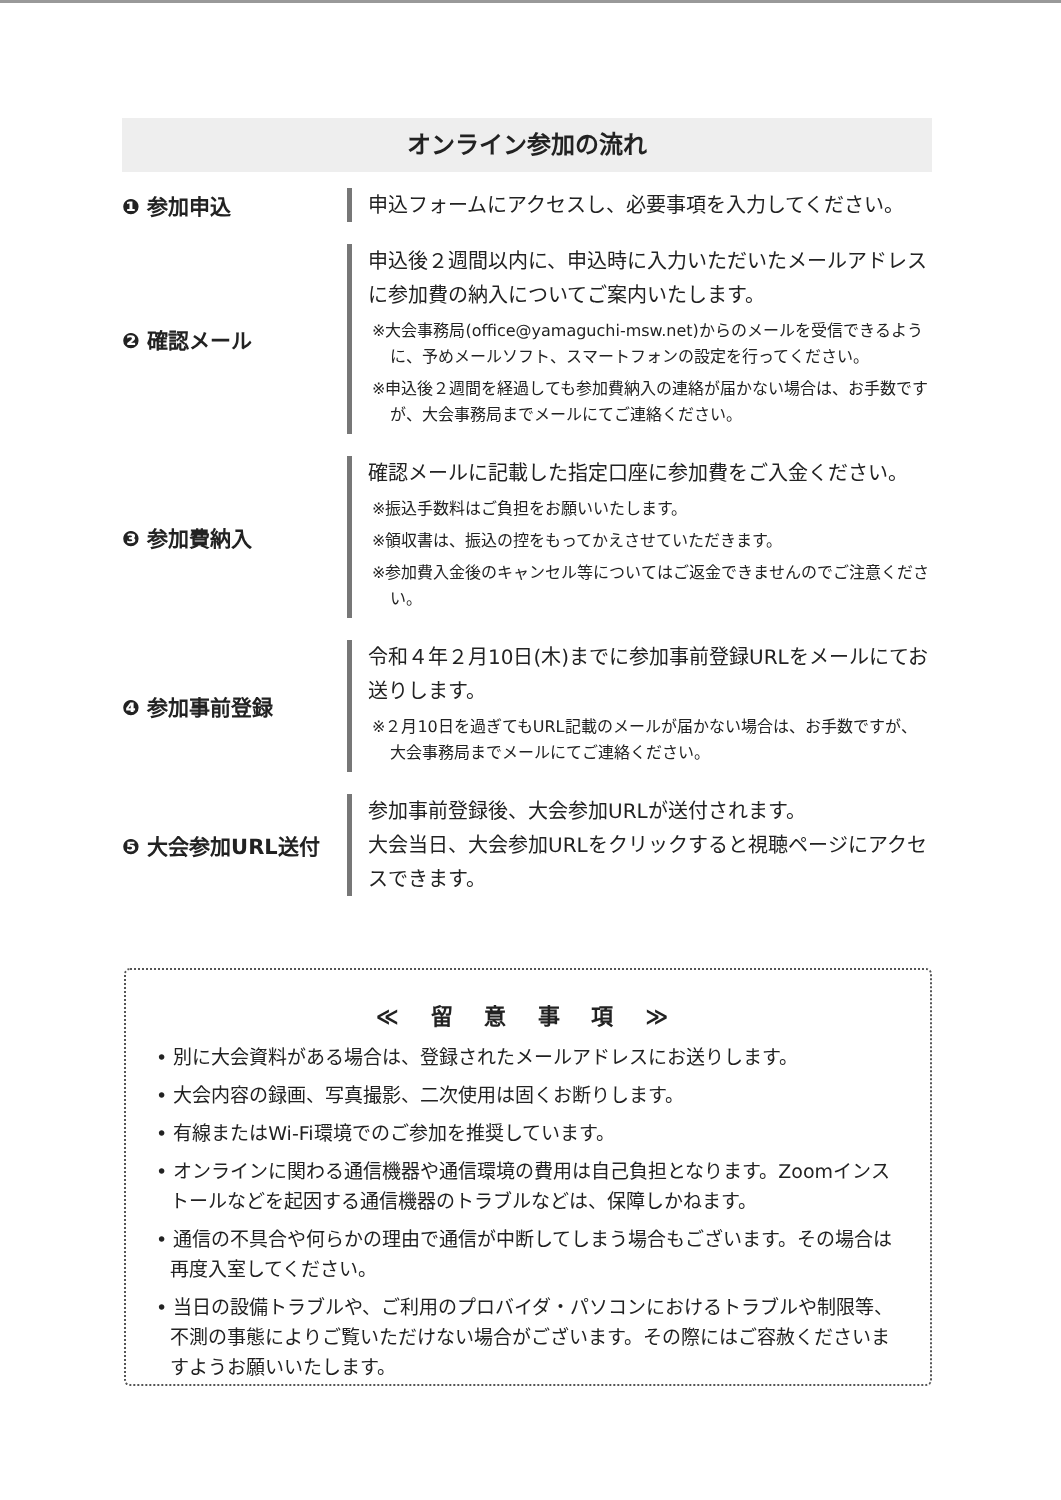オンライン参加の流れ
❶ 参加申込
申込フォームにアクセスし、必要事項を入力してください。
❷ 確認メール
申込後２週間以内に、申込時に入力いただいたメールアドレスに参加費の納入についてご案内いたします。
※大会事務局(office@yamaguchi-msw.net)からのメールを受信できるように、予めメールソフト、スマートフォンの設定を行ってください。
※申込後２週間を経過しても参加費納入の連絡が届かない場合は、お手数ですが、大会事務局までメールにてご連絡ください。
❸ 参加費納入
確認メールに記載した指定口座に参加費をご入金ください。
※振込手数料はご負担をお願いいたします。
※領収書は、振込の控をもってかえさせていただきます。
※参加費入金後のキャンセル等についてはご返金できませんのでご注意ください。
❹ 参加事前登録
令和４年２月10日(木)までに参加事前登録URLをメールにてお送りします。
※２月10日を過ぎてもURL記載のメールが届かない場合は、お手数ですが、大会事務局までメールにてご連絡ください。
❺ 大会参加URL送付
参加事前登録後、大会参加URLが送付されます。
大会当日、大会参加URLをクリックすると視聴ページにアクセスできます。
≪ 留 意 事 項 ≫
• 別に大会資料がある場合は、登録されたメールアドレスにお送りします。
• 大会内容の録画、写真撮影、二次使用は固くお断りします。
• 有線またはWi-Fi環境でのご参加を推奨しています。
• オンラインに関わる通信機器や通信環境の費用は自己負担となります。Zoomインストールなどを起因する通信機器のトラブルなどは、保障しかねます。
• 通信の不具合や何らかの理由で通信が中断してしまう場合もございます。その場合は再度入室してください。
• 当日の設備トラブルや、ご利用のプロバイダ・パソコンにおけるトラブルや制限等、不測の事態によりご覧いただけない場合がございます。その際にはご容赦くださいますようお願いいたします。